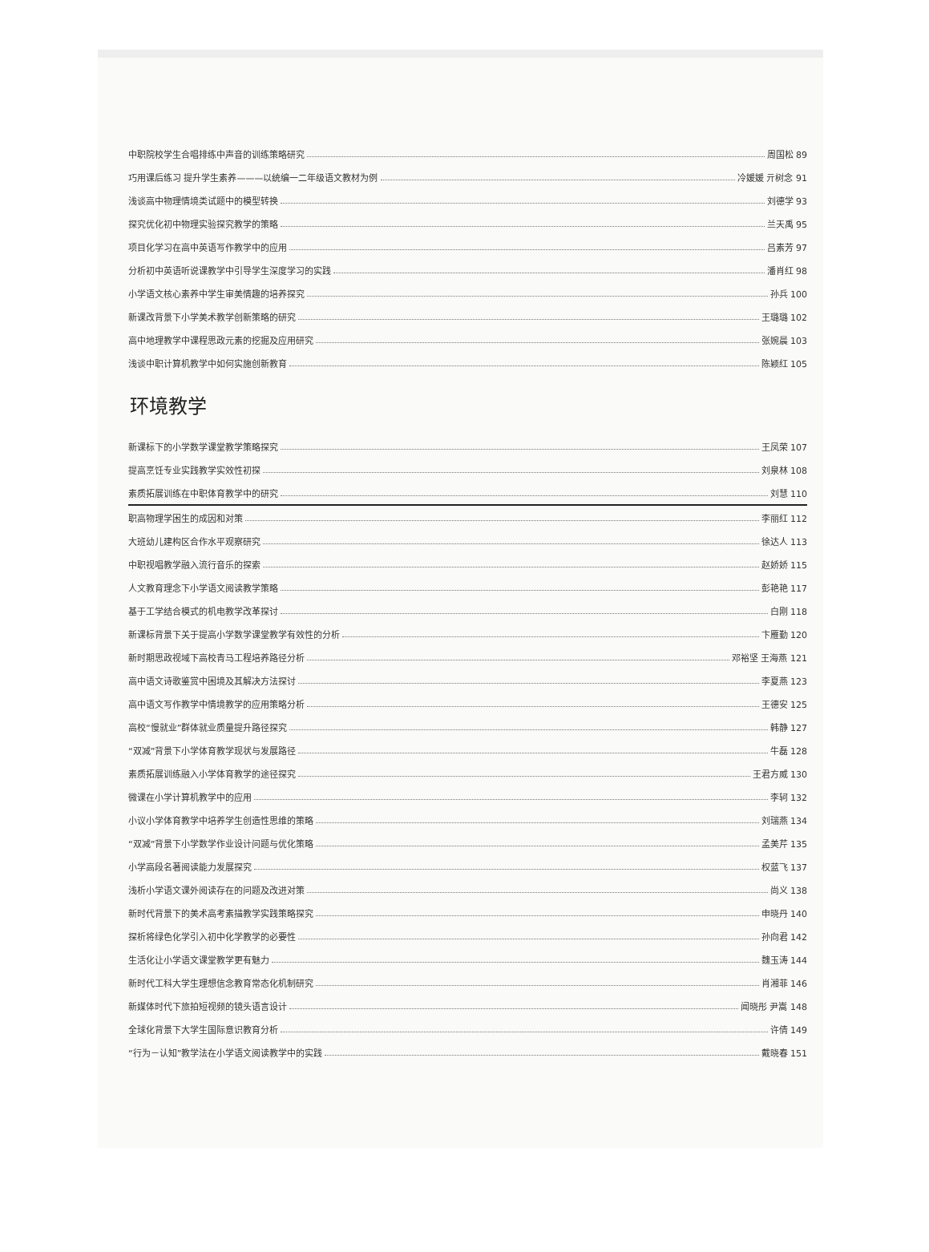中职院校学生合唱排练中声音的训练策略研究 周国松 89
巧用课后练习 提升学生素养———以统编一二年级语文教材为例 冷媛媛 亓树念 91
浅谈高中物理情境类试题中的模型转换 刘德学 93
探究优化初中物理实验探究教学的策略 兰天禹 95
项目化学习在高中英语写作教学中的应用 吕素芳 97
分析初中英语听说课教学中引导学生深度学习的实践 潘肖红 98
小学语文核心素养中学生审美情趣的培养探究 孙兵 100
新课改背景下小学美术教学创新策略的研究 王璐璐 102
高中地理教学中课程思政元素的挖掘及应用研究 张婉晨 103
浅谈中职计算机教学中如何实施创新教育 陈颖红 105
环境教学
新课标下的小学数学课堂教学策略探究 王凤荣 107
提高烹饪专业实践教学实效性初探 刘泉林 108
素质拓展训练在中职体育教学中的研究 刘慧 110
职高物理学困生的成因和对策 李丽红 112
大班幼儿建构区合作水平观察研究 徐达人 113
中职视唱教学融入流行音乐的探索 赵娇娇 115
人文教育理念下小学语文阅读教学策略 彭艳艳 117
基于工学结合模式的机电教学改革探讨 白刚 118
新课标背景下关于提高小学数学课堂教学有效性的分析 卞雁勤 120
新时期思政视域下高校青马工程培养路径分析 邓裕坚 王海燕 121
高中语文诗歌鉴赏中困境及其解决方法探讨 李夏燕 123
高中语文写作教学中情境教学的应用策略分析 王德安 125
高校“慢就业”群体就业质量提升路径探究 韩静 127
“双减”背景下小学体育教学现状与发展路径 牛磊 128
素质拓展训练融入小学体育教学的途径探究 王君方威 130
微课在小学计算机教学中的应用 李轲 132
小议小学体育教学中培养学生创造性思维的策略 刘瑞燕 134
“双减”背景下小学数学作业设计问题与优化策略 孟美芹 135
小学高段名著阅读能力发展探究 权蓝飞 137
浅析小学语文课外阅读存在的问题及改进对策 尚义 138
新时代背景下的美术高考素描教学实践策略探究 申晓丹 140
探析将绿色化学引入初中化学教学的必要性 孙向君 142
生活化让小学语文课堂教学更有魅力 魏玉涛 144
新时代工科大学生理想信念教育常态化机制研究 肖湘菲 146
新媒体时代下旅拍短视频的镜头语言设计 闻晓彤 尹嵩 148
全球化背景下大学生国际意识教育分析 许倩 149
“行为－认知”教学法在小学语文阅读教学中的实践 戴晓春 151